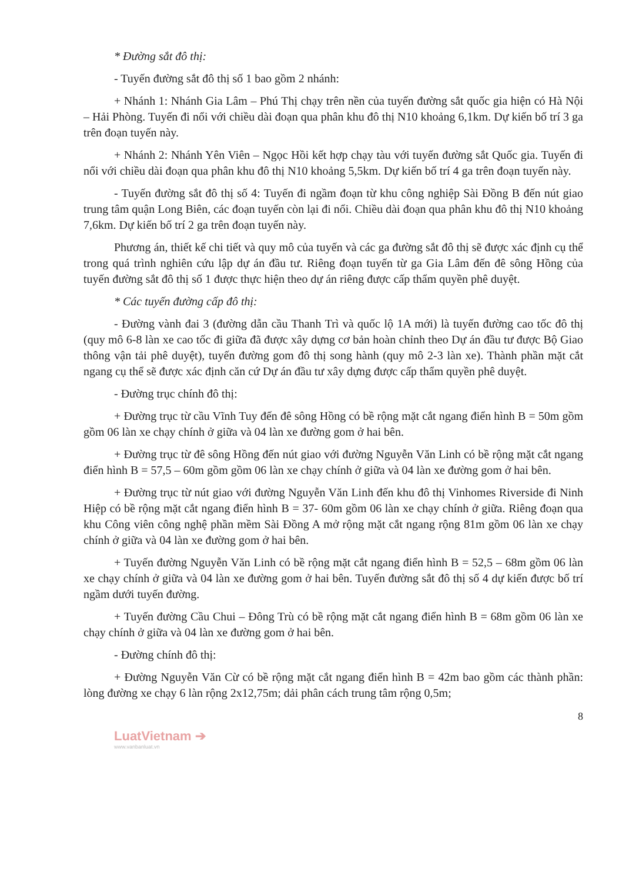* Đường sắt đô thị:
- Tuyến đường sắt đô thị số 1 bao gồm 2 nhánh:
+ Nhánh 1: Nhánh Gia Lâm – Phú Thị chạy trên nền của tuyến đường sắt quốc gia hiện có Hà Nội – Hải Phòng. Tuyến đi nổi với chiều dài đoạn qua phân khu đô thị N10 khoảng 6,1km. Dự kiến bố trí 3 ga trên đoạn tuyến này.
+ Nhánh 2: Nhánh Yên Viên – Ngọc Hồi kết hợp chạy tàu với tuyến đường sắt Quốc gia. Tuyến đi nổi với chiều dài đoạn qua phân khu đô thị N10 khoảng 5,5km. Dự kiến bố trí 4 ga trên đoạn tuyến này.
- Tuyến đường sắt đô thị số 4: Tuyến đi ngầm đoạn từ khu công nghiệp Sài Đồng B đến nút giao trung tâm quận Long Biên, các đoạn tuyến còn lại đi nổi. Chiều dài đoạn qua phân khu đô thị N10 khoảng 7,6km. Dự kiến bố trí 2 ga trên đoạn tuyến này.
Phương án, thiết kế chi tiết và quy mô của tuyến và các ga đường sắt đô thị sẽ được xác định cụ thể trong quá trình nghiên cứu lập dự án đầu tư. Riêng đoạn tuyến từ ga Gia Lâm đến đê sông Hồng của tuyến đường sắt đô thị số 1 được thực hiện theo dự án riêng được cấp thẩm quyền phê duyệt.
* Các tuyến đường cấp đô thị:
- Đường vành đai 3 (đường dẫn cầu Thanh Trì và quốc lộ 1A mới) là tuyến đường cao tốc đô thị (quy mô 6-8 làn xe cao tốc đi giữa đã được xây dựng cơ bản hoàn chỉnh theo Dự án đầu tư được Bộ Giao thông vận tải phê duyệt), tuyến đường gom đô thị song hành (quy mô 2-3 làn xe). Thành phần mặt cắt ngang cụ thể sẽ được xác định căn cứ Dự án đầu tư xây dựng được cấp thẩm quyền phê duyệt.
- Đường trục chính đô thị:
+ Đường trục từ cầu Vĩnh Tuy đến đê sông Hồng có bề rộng mặt cắt ngang điển hình B = 50m gồm gồm 06 làn xe chạy chính ở giữa và 04 làn xe đường gom ở hai bên.
+ Đường trục từ đê sông Hồng đến nút giao với đường Nguyễn Văn Linh có bề rộng mặt cắt ngang điển hình B = 57,5 – 60m gồm gồm 06 làn xe chạy chính ở giữa và 04 làn xe đường gom ở hai bên.
+ Đường trục từ nút giao với đường Nguyễn Văn Linh đến khu đô thị Vinhomes Riverside đi Ninh Hiệp có bề rộng mặt cắt ngang điển hình B = 37- 60m gồm 06 làn xe chạy chính ở giữa. Riêng đoạn qua khu Công viên công nghệ phần mềm Sài Đồng A mở rộng mặt cắt ngang rộng 81m gồm 06 làn xe chạy chính ở giữa và 04 làn xe đường gom ở hai bên.
+ Tuyến đường Nguyễn Văn Linh có bề rộng mặt cắt ngang điển hình B = 52,5 – 68m gồm 06 làn xe chạy chính ở giữa và 04 làn xe đường gom ở hai bên. Tuyến đường sắt đô thị số 4 dự kiến được bố trí ngầm dưới tuyến đường.
+ Tuyến đường Cầu Chui – Đông Trù có bề rộng mặt cắt ngang điển hình B = 68m gồm 06 làn xe chạy chính ở giữa và 04 làn xe đường gom ở hai bên.
- Đường chính đô thị:
+ Đường Nguyễn Văn Cừ có bề rộng mặt cắt ngang điển hình B = 42m bao gồm các thành phần: lòng đường xe chạy 6 làn rộng 2x12,75m; dải phân cách trung tâm rộng 0,5m;
8
LuatVietnam ➔
www.vanbanluat.vn